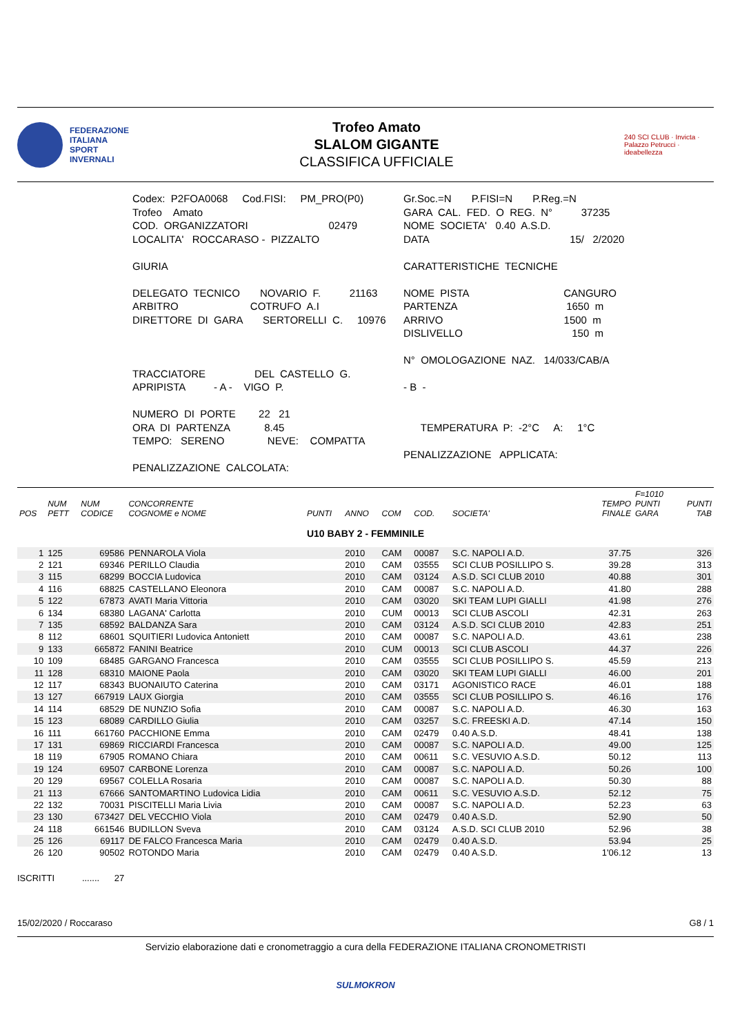FEDERAZIONE
ITALIANA
SPORT
INVERNALI
Trofeo Amato
SLALOM GIGANTE
CLASSIFICA UFFICIALE
240 SCI CLUB · Invicta · Palazzo Petrucci · ideabellezza
Codex: P2FOA0068 Cod.FISI: PM_PRO(P0) Trofeo Amato COD. ORGANIZZATORI 02479 LOCALITA' ROCCARASO - PIZZALTO GIURIA DELEGATO TECNICO NOVARIO F. 21163 ARBITRO COTRUFO A.I DIRETTORE DI GARA SERTORELLI C. 10976 TRACCIATORE DEL CASTELLO G. APRIPISTA - A - VIGO P. NUMERO DI PORTE 22 21 ORA DI PARTENZA 8.45 TEMPO: SERENO NEVE: COMPATTA PENALIZZAZIONE CALCOLATA:
Gr.Soc.=N P.FISI=N P.Reg.=N GARA CAL. FED. O REG. N° 37235 NOME SOCIETA' 0.40 A.S.D. DATA 15/ 2/2020 CARATTERISTICHE TECNICHE NOME PISTA CANGURO PARTENZA 1650 m ARRIVO 1500 m DISLIVELLO 150 m N° OMOLOGAZIONE NAZ. 14/033/CAB/A - B - TEMPERATURA P: -2°C A: 1°C PENALIZZAZIONE APPLICATA:
| POS | NUM PETT | NUM CODICE | CONCORRENTE COGNOME e NOME | PUNTI | ANNO | COM | COD. | SOCIETA' | TEMPO FINALE | F=1010 PUNTI GARA | PUNTI TAB |
| --- | --- | --- | --- | --- | --- | --- | --- | --- | --- | --- | --- |
| U10 BABY 2 - FEMMINILE | | | | | | | | | | | |
| 1 | 125 | 69586 | PENNAROLA Viola | | 2010 | CAM | 00087 | S.C. NAPOLI A.D. | 37.75 | | 326 |
| 2 | 121 | 69346 | PERILLO Claudia | | 2010 | CAM | 03555 | SCI CLUB POSILLIPO S. | 39.28 | | 313 |
| 3 | 115 | 68299 | BOCCIA Ludovica | | 2010 | CAM | 03124 | A.S.D. SCI CLUB 2010 | 40.88 | | 301 |
| 4 | 116 | 68825 | CASTELLANO Eleonora | | 2010 | CAM | 00087 | S.C. NAPOLI A.D. | 41.80 | | 288 |
| 5 | 122 | 67873 | AVATI Maria Vittoria | | 2010 | CAM | 03020 | SKI TEAM LUPI GIALLI | 41.98 | | 276 |
| 6 | 134 | 68380 | LAGANA' Carlotta | | 2010 | CUM | 00013 | SCI CLUB ASCOLI | 42.31 | | 263 |
| 7 | 135 | 68592 | BALDANZA Sara | | 2010 | CAM | 03124 | A.S.D. SCI CLUB 2010 | 42.83 | | 251 |
| 8 | 112 | 68601 | SQUITIERI Ludovica Antoniett | | 2010 | CAM | 00087 | S.C. NAPOLI A.D. | 43.61 | | 238 |
| 9 | 133 | 665872 | FANINI Beatrice | | 2010 | CUM | 00013 | SCI CLUB ASCOLI | 44.37 | | 226 |
| 10 | 109 | 68485 | GARGANO Francesca | | 2010 | CAM | 03555 | SCI CLUB POSILLIPO S. | 45.59 | | 213 |
| 11 | 128 | 68310 | MAIONE Paola | | 2010 | CAM | 03020 | SKI TEAM LUPI GIALLI | 46.00 | | 201 |
| 12 | 117 | 68343 | BUONAIUTO Caterina | | 2010 | CAM | 03171 | AGONISTICO RACE | 46.01 | | 188 |
| 13 | 127 | 667919 | LAUX Giorgia | | 2010 | CAM | 03555 | SCI CLUB POSILLIPO S. | 46.16 | | 176 |
| 14 | 114 | 68529 | DE NUNZIO Sofia | | 2010 | CAM | 00087 | S.C. NAPOLI A.D. | 46.30 | | 163 |
| 15 | 123 | 68089 | CARDILLO Giulia | | 2010 | CAM | 03257 | S.C. FREESKI A.D. | 47.14 | | 150 |
| 16 | 111 | 661760 | PACCHIONE Emma | | 2010 | CAM | 02479 | 0.40 A.S.D. | 48.41 | | 138 |
| 17 | 131 | 69869 | RICCIARDI Francesca | | 2010 | CAM | 00087 | S.C. NAPOLI A.D. | 49.00 | | 125 |
| 18 | 119 | 67905 | ROMANO Chiara | | 2010 | CAM | 00611 | S.C. VESUVIO A.S.D. | 50.12 | | 113 |
| 19 | 124 | 69507 | CARBONE Lorenza | | 2010 | CAM | 00087 | S.C. NAPOLI A.D. | 50.26 | | 100 |
| 20 | 129 | 69567 | COLELLA Rosaria | | 2010 | CAM | 00087 | S.C. NAPOLI A.D. | 50.30 | | 88 |
| 21 | 113 | 67666 | SANTOMARTINO Ludovica Lidia | | 2010 | CAM | 00611 | S.C. VESUVIO A.S.D. | 52.12 | | 75 |
| 22 | 132 | 70031 | PISCITELLI Maria Livia | | 2010 | CAM | 00087 | S.C. NAPOLI A.D. | 52.23 | | 63 |
| 23 | 130 | 673427 | DEL VECCHIO Viola | | 2010 | CAM | 02479 | 0.40 A.S.D. | 52.90 | | 50 |
| 24 | 118 | 661546 | BUDILLON Sveva | | 2010 | CAM | 03124 | A.S.D. SCI CLUB 2010 | 52.96 | | 38 |
| 25 | 126 | 69117 | DE FALCO Francesca Maria | | 2010 | CAM | 02479 | 0.40 A.S.D. | 53.94 | | 25 |
| 26 | 120 | 90502 | ROTONDO Maria | | 2010 | CAM | 02479 | 0.40 A.S.D. | 1'06.12 | | 13 |
ISCRITTI ....... 27
15/02/2020 / Roccaraso G8 / 1
Servizio elaborazione dati e cronometraggio a cura della FEDERAZIONE ITALIANA CRONOMETRISTI
SULMOKRON